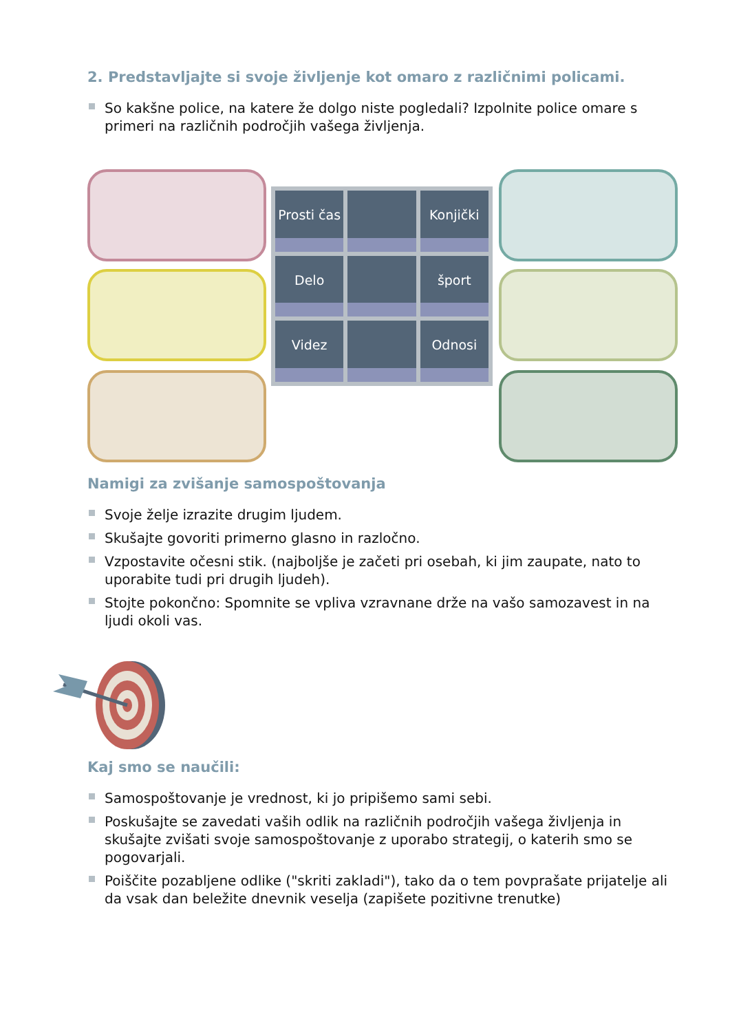2. Predstavljajte si svoje življenje kot omaro z različnimi policami.
So kakšne police, na katere že dolgo niste pogledali? Izpolnite police omare s primeri na različnih področjih vašega življenja.
Prosti čas
Konjički
Delo
šport
Videz
Odnosi
Namigi za zvišanje samospoštovanja
Svoje želje izrazite drugim ljudem.
Skušajte govoriti primerno glasno in razločno.
Vzpostavite očesni stik. (najboljše je začeti pri osebah, ki jim zaupate, nato to uporabite tudi pri drugih ljudeh).
Stojte pokončno: Spomnite se vpliva vzravnane drže na vašo samozavest in na ljudi okoli vas.
Kaj smo se naučili:
Samospoštovanje je vrednost, ki jo pripišemo sami sebi.
Poskušajte se zavedati vaših odlik na različnih področjih vašega življenja in skušajte zvišati svoje samospoštovanje z uporabo strategij, o katerih smo se pogovarjali.
Poiščite pozabljene odlike ("skriti zakladi"), tako da o tem povprašate prijatelje ali da vsak dan beležite dnevnik veselja (zapišete pozitivne trenutke)